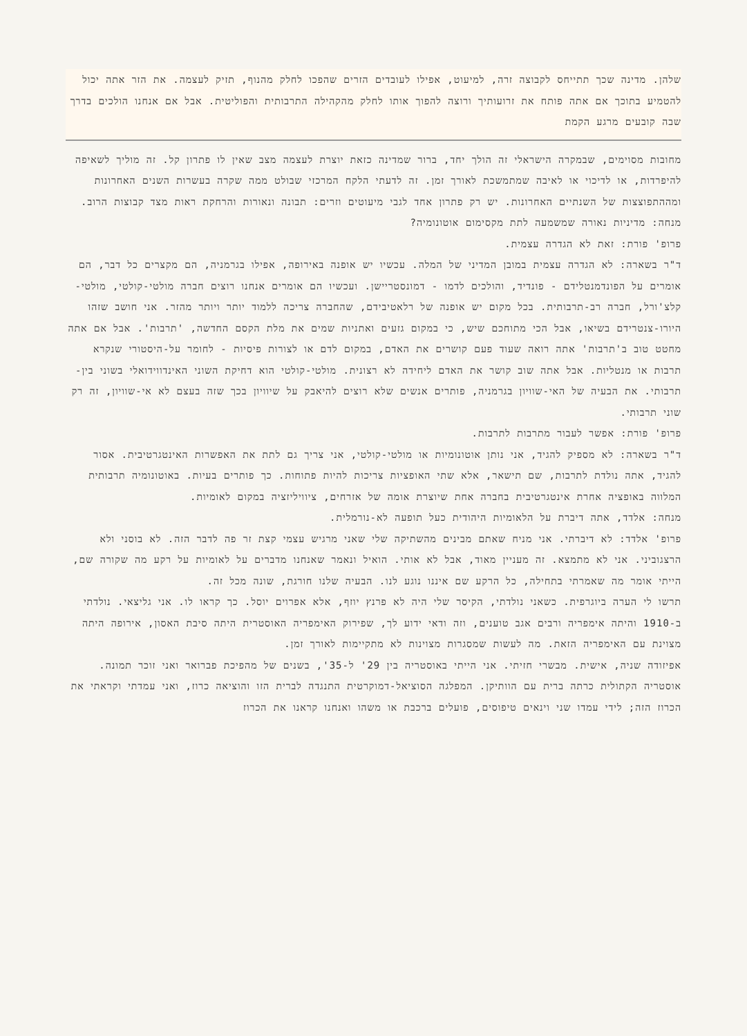שלהן. מדינה שכך תתייחס לקבוצה זרה, למיעוט, אפילו לעובדים הזרים שהפכו לחלק מהנוף, תזיק לעצמה. את הזר אתה יכול להטמיע בתוכך אם אתה פותח את זרועותיך ורוצה להפוך אותו לחלק מהקהילה התרבותית והפוליטית. אבל אם אנחנו הולכים בדרך שבה קובעים מרגע הקמת
מחובות מסוימים, שבמקרה הישראלי זה הולך יחד, ברור שמדינה כזאת יוצרת לעצמה מצב שאין לו פתרון קל. זה מוליך לשאיפה להיפרדות, או לדיכוי או לאיבה שמתמשכת לאורך זמן. זה לדעתי הלקח המרכזי שבולט ממה שקרה בעשרות השנים האחרונות ומההתפוצצות של השנתיים האחרונות. יש רק פתרון אחד לגבי מיעוטים וזרים: תבונה ונאורות והרחקת ראות מצד קבוצות הרוב.
מנחה: מדיניות נאורה שמשמעה לתת מקסימום אוטונומיה?
פרופ' פורת: זאת לא הגדרה עצמית.
ד"ר בשארה: לא הגדרה עצמית במובן המדיני של המלה. עכשיו יש אופנה באירופה, אפילו בגרמניה, הם מקצרים כל דבר, הם אומרים על הפונדמנטלידם - פונדיד, והולכים לדמו - דמונסטריישן. ועכשיו הם אומרים אנחנו רוצים חברה מולטי-קולטי, מולטי-קלצ'ורל, חברה רב-תרבותית. בכל מקום יש אופנה של רלאטיבידם, שהחברה צריכה ללמוד יותר ויותר מהזר. אני חושב שזהו היורו-צנטרידם בשיאו, אבל הכי מתוחכם שיש, כי במקום גזעים ואתניות שמים את מלת הקסם החדשה, 'תרבות'. אבל אם אתה מחטט טוב ב'תרבות' אתה רואה שעוד פעם קושרים את האדם, במקום לדם או לצורות פיסיות - לחומר על-היסטורי שנקרא תרבות או מנטליות. אבל אתה שוב קושר את האדם ליחידה לא רצונית. מולטי-קולטי הוא דחיקת השוני האינדווידואלי בשוני בין-תרבותי. את הבעיה של האי-שוויון בגרמניה, פותרים אנשים שלא רוצים להיאבק על שיוויון בכך שזה בעצם לא אי-שוויון, זה רק שוני תרבותי.
פרופ' פורת: אפשר לעבור מתרבות לתרבות.
ד"ר בשארה: לא מספיק להגיד, אני נותן אוטונומיות או מולטי-קולטי, אני צריך גם לתת את האפשרות האינטגרטיבית. אסור להגיד, אתה נולדת לתרבות, שם תישאר, אלא שתי האופציות צריכות להיות פתוחות. כך פותרים בעיות. באוטונומיה תרבותית המלווה באופציה אחרת אינטגרטיבית בחברה אחת שיוצרת אומה של אזרחים, ציוויליזציה במקום לאומיות.
מנחה: אלדד, אתה דיברת על הלאומיות היהודית כעל תופעה לא-נורמלית.
פרופ' אלדד: לא דיברתי. אני מניח שאתם מבינים מהשתיקה שלי שאני מרגיש עצמי קצת זר פה לדבר הזה. לא בוסני ולא הרצגוביני. אני לא מתמצא. זה מעניין מאוד, אבל לא אותי. הואיל ונאמר שאנחנו מדברים על לאומיות על רקע מה שקורה שם, הייתי אומר מה שאמרתי בתחילה, כל הרקע שם איננו נוגע לנו. הבעיה שלנו חורגת, שונה מכל זה.
תרשו לי הערה ביוגרפית. כשאני נולדתי, הקיסר שלי היה לא פרנץ יוזף, אלא אפרוים יוסל. כך קראו לו. אני גליצאי. נולדתי ב-1910 והיתה אימפריה ורבים אגב טוענים, וזה ודאי ידוע לך, שפירוק האימפריה האוסטרית היתה סיבת האסון, אירופה היתה מצוינת עם האימפריה הזאת. מה לעשות שמסגרות מצוינות לא מתקיימות לאורך זמן.
אפיזודה שניה, אישית. מבשרי חזיתי. אני הייתי באוסטריה בין 29' ל-35', בשנים של מהפיכת פברואר ואני זוכר תמונה. אוסטריה הקתולית כרתה ברית עם הוותיקן. המפלגה הסוציאל-דמוקרטית התנגדה לברית הזו והוציאה כרוז, ואני עמדתי וקראתי את הכרוז הזה; לידי עמדו שני וינאים טיפוסים, פועלים ברכבת או משהו ואנחנו קראנו את הכרוז